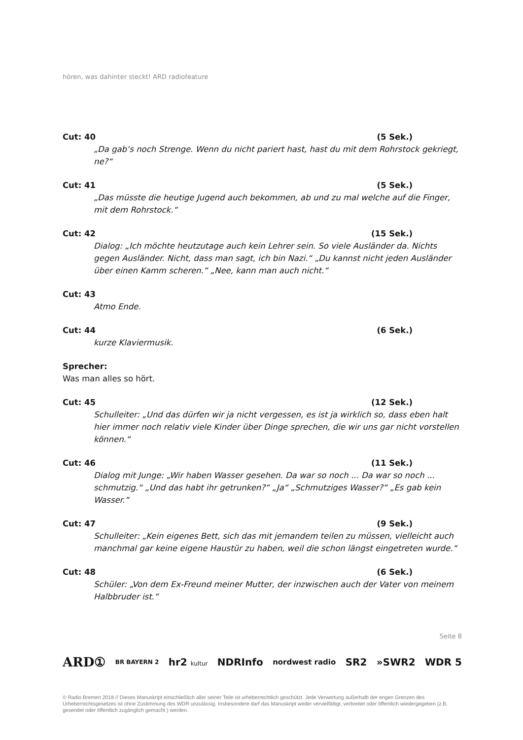hören, was dahinter steckt! ARD radiofeature
Cut: 40 (5 Sek.)
„Da gab‘s noch Strenge. Wenn du nicht pariert hast, hast du mit dem Rohrstock gekriegt, ne?“
Cut: 41 (5 Sek.)
„Das müsste die heutige Jugend auch bekommen, ab und zu mal welche auf die Finger, mit dem Rohrstock.“
Cut: 42 (15 Sek.)
Dialog: „Ich möchte heutzutage auch kein Lehrer sein. So viele Ausländer da. Nichts gegen Ausländer. Nicht, dass man sagt, ich bin Nazi.“ „Du kannst nicht jeden Ausländer über einen Kamm scheren.“ „Nee, kann man auch nicht.“
Cut: 43
Atmo Ende.
Cut: 44 (6 Sek.)
kurze Klaviermusik.
Sprecher:
Was man alles so hört.
Cut: 45 (12 Sek.)
Schulleiter: „Und das dürfen wir ja nicht vergessen, es ist ja wirklich so, dass eben halt hier immer noch relativ viele Kinder über Dinge sprechen, die wir uns gar nicht vorstellen können.“
Cut: 46 (11 Sek.)
Dialog mit Junge: „Wir haben Wasser gesehen. Da war so noch ... Da war so noch ... schmutzig.“ „Und das habt ihr getrunken?“ „Ja“ „Schmutziges Wasser?“ „Es gab kein Wasser.“
Cut: 47 (9 Sek.)
Schulleiter: „Kein eigenes Bett, sich das mit jemandem teilen zu müssen, vielleicht auch manchmal gar keine eigene Haustür zu haben, weil die schon längst eingetreten wurde.“
Cut: 48 (6 Sek.)
Schüler: „Von dem Ex-Freund meiner Mutter, der inzwischen auch der Vater von meinem Halbbruder ist.“
Seite 8
ARD① BR BAYERN 2 hr2 kultur NDRInfo nordwest radio SR2 »SWR2 WDR 5
© Radio Bremen 2018 // Dieses Manuskript einschließlich aller seiner Teile ist urheberrechtlich geschützt. Jede Verwertung außerhalb der engen Grenzen des Urheberrechtsgesetzes ist ohne Zustimmung des WDR unzulässig. Insbesondere darf das Manuskript weder vervielfältigt, verbreitet oder öffentlich wiedergegeben (z.B. gesendet oder öffentlich zugänglich gemacht ) werden.